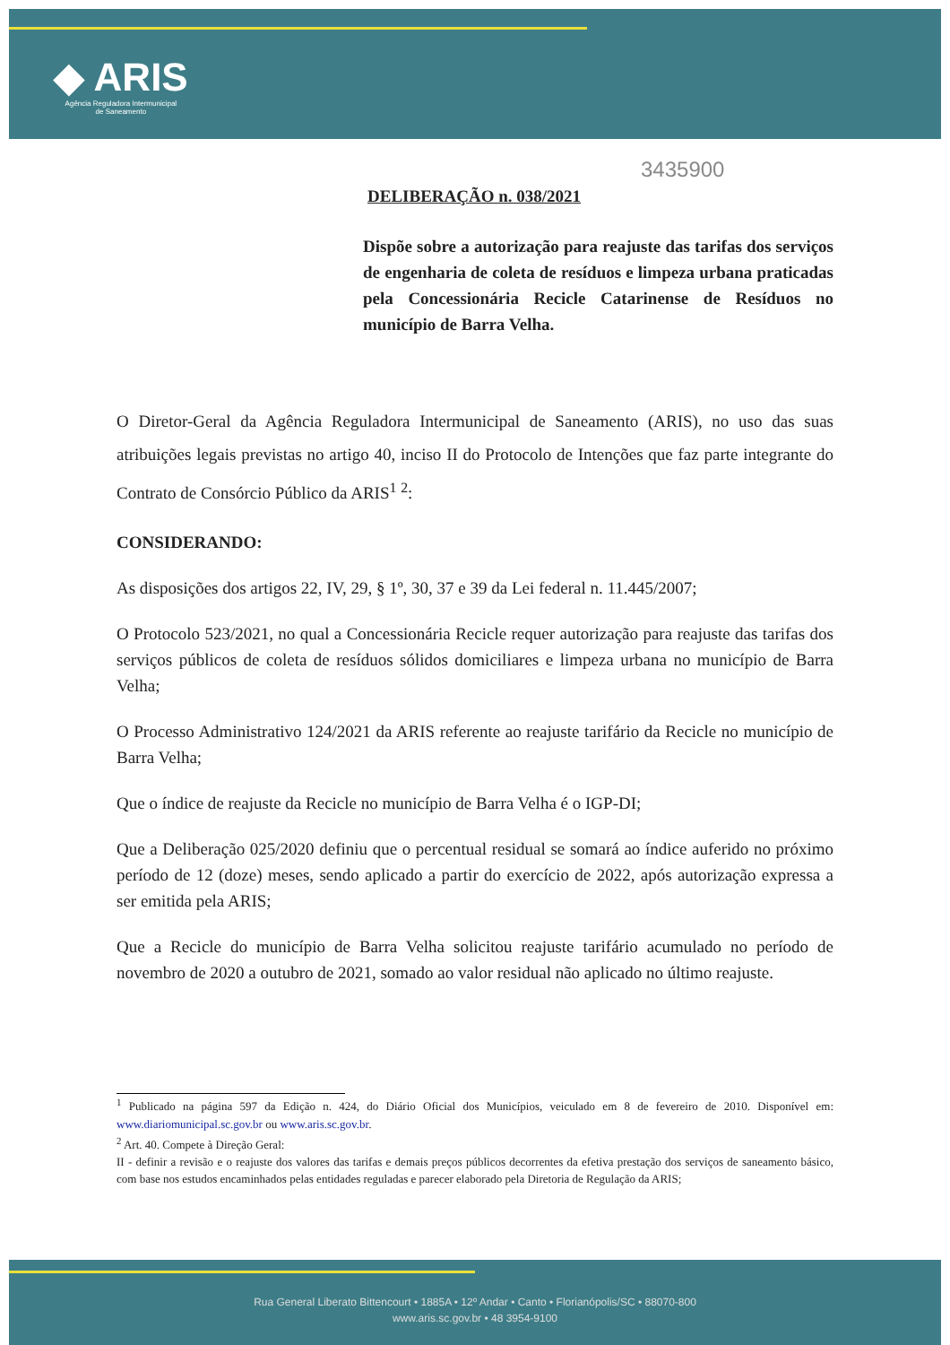◆ ARIS
Agência Reguladora Intermunicipal
de Saneamento
3435900
DELIBERAÇÃO n. 038/2021
Dispõe sobre a autorização para reajuste das tarifas dos serviços de engenharia de coleta de resíduos e limpeza urbana praticadas pela Concessionária Recicle Catarinense de Resíduos no município de Barra Velha.
O Diretor-Geral da Agência Reguladora Intermunicipal de Saneamento (ARIS), no uso das suas atribuições legais previstas no artigo 40, inciso II do Protocolo de Intenções que faz parte integrante do Contrato de Consórcio Público da ARIS<sup>1</sup> <sup>2</sup>:
CONSIDERANDO:
As disposições dos artigos 22, IV, 29, § 1º, 30, 37 e 39 da Lei federal n. 11.445/2007;
O Protocolo 523/2021, no qual a Concessionária Recicle requer autorização para reajuste das tarifas dos serviços públicos de coleta de resíduos sólidos domiciliares e limpeza urbana no município de Barra Velha;
O Processo Administrativo 124/2021 da ARIS referente ao reajuste tarifário da Recicle no município de Barra Velha;
Que o índice de reajuste da Recicle no município de Barra Velha é o IGP-DI;
Que a Deliberação 025/2020 definiu que o percentual residual se somará ao índice auferido no próximo período de 12 (doze) meses, sendo aplicado a partir do exercício de 2022, após autorização expressa a ser emitida pela ARIS;
Que a Recicle do município de Barra Velha solicitou reajuste tarifário acumulado no período de novembro de 2020 a outubro de 2021, somado ao valor residual não aplicado no último reajuste.
<sup>1</sup> Publicado na página 597 da Edição n. 424, do Diário Oficial dos Municípios, veiculado em 8 de fevereiro de 2010. Disponível em: www.diariomunicipal.sc.gov.br ou www.aris.sc.gov.br.
<sup>2</sup> Art. 40. Compete à Direção Geral:
II - definir a revisão e o reajuste dos valores das tarifas e demais preços públicos decorrentes da efetiva prestação dos serviços de saneamento básico, com base nos estudos encaminhados pelas entidades reguladas e parecer elaborado pela Diretoria de Regulação da ARIS;
Rua General Liberato Bittencourt • 1885A • 12º Andar • Canto • Florianópolis/SC • 88070-800
www.aris.sc.gov.br • 48 3954-9100